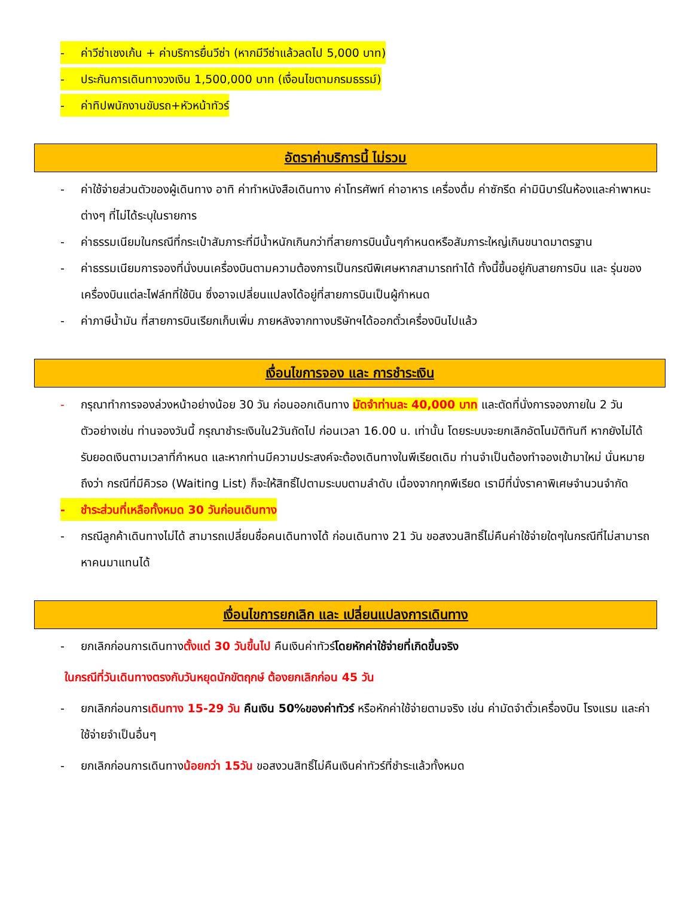- ค่าวีซ่าเชงเก้น + ค่าบริการยื่นวีซ่า (หากมีวีซ่าแล้วลดไป 5,000 บาท)
- ประกันการเดินทางวงเงิน 1,500,000 บาท (เงื่อนไขตามกรมธรรม์)
- ค่าทิปพนักงานขับรถ+หัวหน้าทัวร์
อัตราค่าบริการนี้ ไม่รวม
- ค่าใช้จ่ายส่วนตัวของผู้เดินทาง อาทิ ค่าทำหนังสือเดินทาง ค่าโทรศัพท์ ค่าอาหาร เครื่องดื่ม ค่าซักรีด ค่ามินิบาร์ในห้องและค่าพาหนะต่างๆ ที่ไม่ได้ระบุในรายการ
- ค่าธรรมเนียมในกรณีที่กระเป๋าสัมภาระที่มีน้ำหนักเกินกว่าที่สายการบินนั้นๆกำหนดหรือสัมภาระใหญ่เกินขนาดมาตรฐาน
- ค่าธรรมเนียมการจองที่นั่งบนเครื่องบินตามความต้องการเป็นกรณีพิเศษหากสามารถทำได้ ทั้งนี้ขึ้นอยู่กับสายการบิน และ รุ่นของเครื่องบินแต่ละไฟล์ทที่ใช้บิน ซึ่งอาจเปลี่ยนแปลงได้อยู่ที่สายการบินเป็นผู้กำหนด
- ค่าภาษีน้ำมัน ที่สายการบินเรียกเก็บเพิ่ม ภายหลังจากทางบริษัทฯได้ออกตั๋วเครื่องบินไปแล้ว
เงื่อนไขการจอง และ การชำระเงิน
- กรุณาทำการจองล่วงหน้าอย่างน้อย 30 วัน ก่อนออกเดินทาง มัดจำท่านละ 40,000 บาท และตัดที่นั่งการจองภายใน 2 วัน ตัวอย่างเช่น ท่านจองวันนี้ กรุณาชำระเงินใน2วันถัดไป ก่อนเวลา 16.00 น. เท่านั้น โดยระบบจะยกเลิกอัตโนมัติทันที หากยังไม่ได้รับยอดเงินตามเวลาที่กำหนด และหากท่านมีความประสงค์จะต้องเดินทางในพีเรียดเดิม ท่านจำเป็นต้องทำจองเข้ามาใหม่ นั่นหมายถึงว่า กรณีที่มีคิวรอ (Waiting List) ก็จะให้สิทธิ์ไปตามระบบตามลำดับ เนื่องจากทุกพีเรียด เรามีที่นั่งราคาพิเศษจำนวนจำกัด
- ชำระส่วนที่เหลือทั้งหมด 30 วันก่อนเดินทาง
- กรณีลูกค้าเดินทางไม่ได้ สามารถเปลี่ยนชื่อคนเดินทางได้ ก่อนเดินทาง 21 วัน ขอสงวนสิทธิ์ไม่คืนค่าใช้จ่ายใดๆในกรณีที่ไม่สามารถหาคนมาแทนได้
เงื่อนไขการยกเลิก และ เปลี่ยนแปลงการเดินทาง
- ยกเลิกก่อนการเดินทางตั้งแต่ 30 วันขึ้นไป คืนเงินค่าทัวร์โดยหักค่าใช้จ่ายที่เกิดขึ้นจริง
ในกรณีที่วันเดินทางตรงกับวันหยุดนักขัตฤกษ์ ต้องยกเลิกก่อน 45 วัน
- ยกเลิกก่อนการเดินทาง 15-29 วัน คืนเงิน 50%ของค่าทัวร์ หรือหักค่าใช้จ่ายตามจริง เช่น ค่ามัดจำตั๋วเครื่องบิน โรงแรม และค่าใช้จ่ายจำเป็นอื่นๆ
- ยกเลิกก่อนการเดินทางน้อยกว่า 15วัน ขอสงวนสิทธิ์ไม่คืนเงินค่าทัวร์ที่ชำระแล้วทั้งหมด